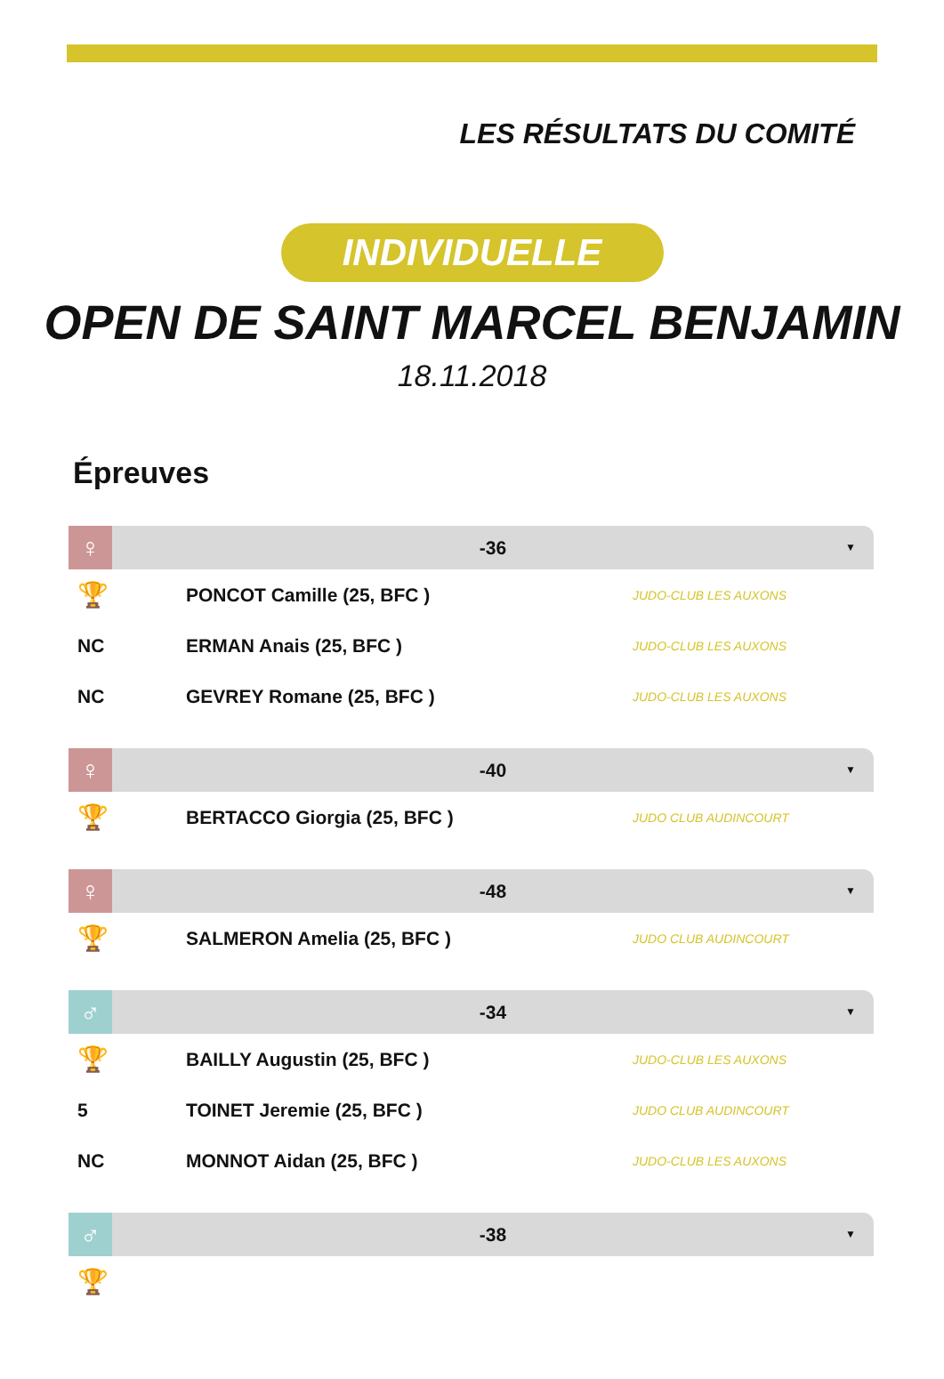LES RÉSULTATS DU COMITÉ
INDIVIDUELLE
OPEN DE SAINT MARCEL BENJAMIN
18.11.2018
Épreuves
♀
-36 ▼
| 🏆 | PONCOT Camille (25, BFC ) | JUDO-CLUB LES AUXONS |
| NC | ERMAN Anais (25, BFC ) | JUDO-CLUB LES AUXONS |
| NC | GEVREY Romane (25, BFC ) | JUDO-CLUB LES AUXONS |
♀
-40 ▼
| 🏆 | BERTACCO Giorgia (25, BFC ) | JUDO CLUB AUDINCOURT |
♀
-48 ▼
| 🏆 | SALMERON Amelia (25, BFC ) | JUDO CLUB AUDINCOURT |
♂
-34 ▼
| 🏆 | BAILLY Augustin (25, BFC ) | JUDO-CLUB LES AUXONS |
| 5 | TOINET Jeremie (25, BFC ) | JUDO CLUB AUDINCOURT |
| NC | MONNOT Aidan (25, BFC ) | JUDO-CLUB LES AUXONS |
♂
-38 ▼
| 🏆 | | |